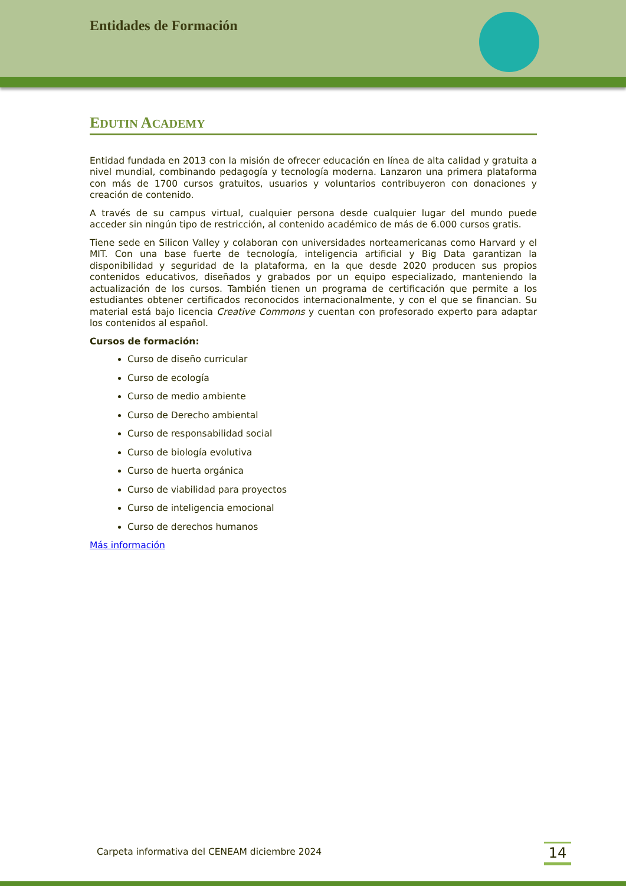Entidades de Formación
EDUTIN ACADEMY
Entidad fundada en 2013 con la misión de ofrecer educación en línea de alta calidad y gratuita a nivel mundial, combinando pedagogía y tecnología moderna. Lanzaron una primera plataforma con más de 1700 cursos gratuitos, usuarios y voluntarios contribuyeron con donaciones y creación de contenido.
A través de su campus virtual, cualquier persona desde cualquier lugar del mundo puede acceder sin ningún tipo de restricción, al contenido académico de más de 6.000 cursos gratis.
Tiene sede en Silicon Valley y colaboran con universidades norteamericanas como Harvard y el MIT. Con una base fuerte de tecnología, inteligencia artificial y Big Data garantizan la disponibilidad y seguridad de la plataforma, en la que desde 2020 producen sus propios contenidos educativos, diseñados y grabados por un equipo especializado, manteniendo la actualización de los cursos. También tienen un programa de certificación que permite a los estudiantes obtener certificados reconocidos internacionalmente, y con el que se financian. Su material está bajo licencia Creative Commons y cuentan con profesorado experto para adaptar los contenidos al español.
Cursos de formación:
Curso de diseño curricular
Curso de ecología
Curso de medio ambiente
Curso de Derecho ambiental
Curso de responsabilidad social
Curso de biología evolutiva
Curso de huerta orgánica
Curso de viabilidad para proyectos
Curso de inteligencia emocional
Curso de derechos humanos
Más información
Carpeta informativa del CENEAM diciembre 2024
14